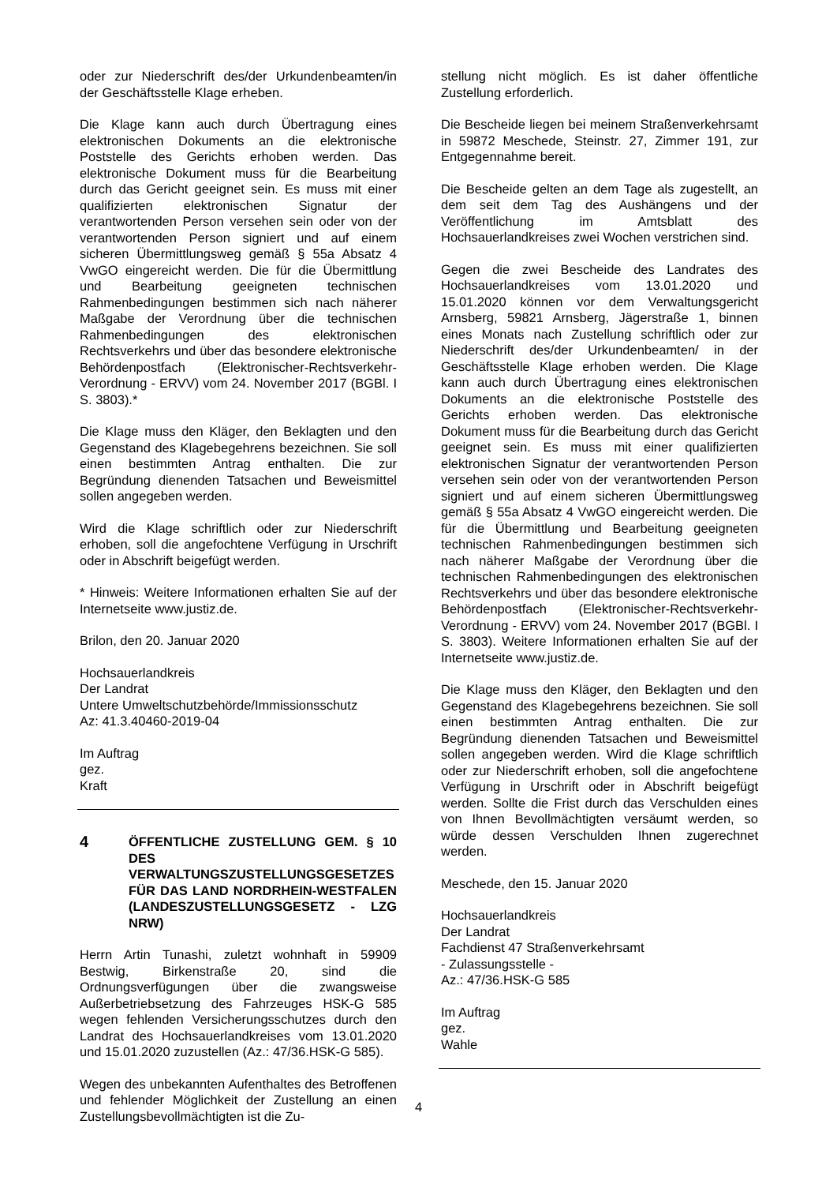oder zur Niederschrift des/der Urkundenbeamten/in der Geschäftsstelle Klage erheben.
Die Klage kann auch durch Übertragung eines elektronischen Dokuments an die elektronische Poststelle des Gerichts erhoben werden. Das elektronische Dokument muss für die Bearbeitung durch das Gericht geeignet sein. Es muss mit einer qualifizierten elektronischen Signatur der verantwortenden Person versehen sein oder von der verantwortenden Person signiert und auf einem sicheren Übermittlungsweg gemäß § 55a Absatz 4 VwGO eingereicht werden. Die für die Übermittlung und Bearbeitung geeigneten technischen Rahmenbedingungen bestimmen sich nach näherer Maßgabe der Verordnung über die technischen Rahmenbedingungen des elektronischen Rechtsverkehrs und über das besondere elektronische Behördenpostfach (Elektronischer-Rechtsverkehr-Verordnung - ERVV) vom 24. November 2017 (BGBl. I S. 3803).*
Die Klage muss den Kläger, den Beklagten und den Gegenstand des Klagebegehrens bezeichnen. Sie soll einen bestimmten Antrag enthalten. Die zur Begründung dienenden Tatsachen und Beweismittel sollen angegeben werden.
Wird die Klage schriftlich oder zur Niederschrift erhoben, soll die angefochtene Verfügung in Urschrift oder in Abschrift beigefügt werden.
* Hinweis: Weitere Informationen erhalten Sie auf der Internetseite www.justiz.de.
Brilon, den 20. Januar 2020
Hochsauerlandkreis
Der Landrat
Untere Umweltschutzbehörde/Immissionsschutz
Az: 41.3.40460-2019-04
Im Auftrag
gez.
Kraft
4
ÖFFENTLICHE ZUSTELLUNG GEM. § 10 DES VERWALTUNGSZUSTELLUNGSGESETZES FÜR DAS LAND NORDRHEIN-WESTFALEN (LANDESZUSTELLUNGSGESETZ - LZG NRW)
Herrn Artin Tunashi, zuletzt wohnhaft in 59909 Bestwig, Birkenstraße 20, sind die Ordnungsverfügungen über die zwangsweise Außerbetriebsetzung des Fahrzeuges HSK-G 585 wegen fehlenden Versicherungsschutzes durch den Landrat des Hochsauerlandkreises vom 13.01.2020 und 15.01.2020 zuzustellen (Az.: 47/36.HSK-G 585).
Wegen des unbekannten Aufenthaltes des Betroffenen und fehlender Möglichkeit der Zustellung an einen Zustellungsbevollmächtigten ist die Zu-
stellung nicht möglich. Es ist daher öffentliche Zustellung erforderlich.
Die Bescheide liegen bei meinem Straßenverkehrsamt in 59872 Meschede, Steinstr. 27, Zimmer 191, zur Entgegennahme bereit.
Die Bescheide gelten an dem Tage als zugestellt, an dem seit dem Tag des Aushängens und der Veröffentlichung im Amtsblatt des Hochsauerlandkreises zwei Wochen verstrichen sind.
Gegen die zwei Bescheide des Landrates des Hochsauerlandkreises vom 13.01.2020 und 15.01.2020 können vor dem Verwaltungsgericht Arnsberg, 59821 Arnsberg, Jägerstraße 1, binnen eines Monats nach Zustellung schriftlich oder zur Niederschrift des/der Urkundenbeamten/ in der Geschäftsstelle Klage erhoben werden. Die Klage kann auch durch Übertragung eines elektronischen Dokuments an die elektronische Poststelle des Gerichts erhoben werden. Das elektronische Dokument muss für die Bearbeitung durch das Gericht geeignet sein. Es muss mit einer qualifizierten elektronischen Signatur der verantwortenden Person versehen sein oder von der verantwortenden Person signiert und auf einem sicheren Übermittlungsweg gemäß § 55a Absatz 4 VwGO eingereicht werden. Die für die Übermittlung und Bearbeitung geeigneten technischen Rahmenbedingungen bestimmen sich nach näherer Maßgabe der Verordnung über die technischen Rahmenbedingungen des elektronischen Rechtsverkehrs und über das besondere elektronische Behördenpostfach (Elektronischer-Rechtsverkehr-Verordnung - ERVV) vom 24. November 2017 (BGBl. I S. 3803). Weitere Informationen erhalten Sie auf der Internetseite www.justiz.de.
Die Klage muss den Kläger, den Beklagten und den Gegenstand des Klagebegehrens bezeichnen. Sie soll einen bestimmten Antrag enthalten. Die zur Begründung dienenden Tatsachen und Beweismittel sollen angegeben werden. Wird die Klage schriftlich oder zur Niederschrift erhoben, soll die angefochtene Verfügung in Urschrift oder in Abschrift beigefügt werden. Sollte die Frist durch das Verschulden eines von Ihnen Bevollmächtigten versäumt werden, so würde dessen Verschulden Ihnen zugerechnet werden.
Meschede, den 15. Januar 2020
Hochsauerlandkreis
Der Landrat
Fachdienst 47 Straßenverkehrsamt
- Zulassungsstelle -
Az.: 47/36.HSK-G 585
Im Auftrag
gez.
Wahle
4